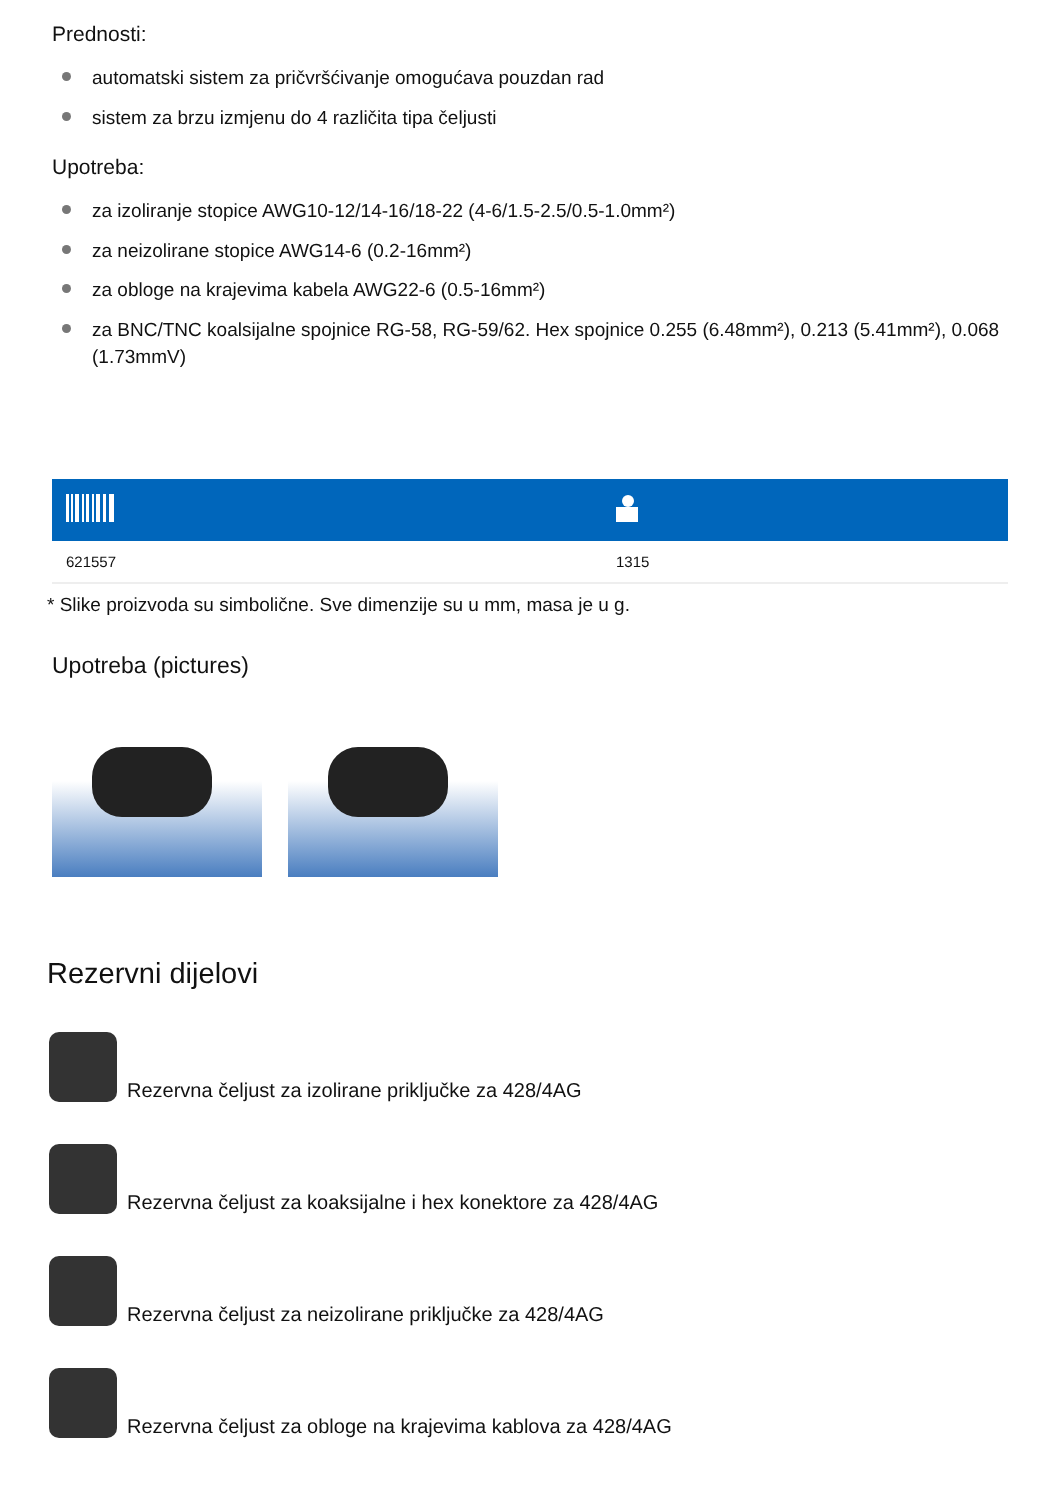Prednosti:
automatski sistem za pričvršćivanje omogućava pouzdan rad
sistem za brzu izmjenu do 4 različita tipa čeljusti
Upotreba:
za izoliranje stopice AWG10-12/14-16/18-22 (4-6/1.5-2.5/0.5-1.0mm²)
za neizolirane stopice AWG14-6 (0.2-16mm²)
za obloge na krajevima kabela AWG22-6 (0.5-16mm²)
za BNC/TNC koalsijalne spojnice RG-58, RG-59/62. Hex spojnice 0.255 (6.48mm²), 0.213 (5.41mm²), 0.068 (1.73mmV)
| 621557 | 1315 |
* Slike proizvoda su simbolične. Sve dimenzije su u mm, masa je u g.
Upotreba (pictures)
Rezervni dijelovi
Rezervna čeljust za izolirane priključke za 428/4AG
Rezervna čeljust za koaksijalne i hex konektore za 428/4AG
Rezervna čeljust za neizolirane priključke za 428/4AG
Rezervna čeljust za obloge na krajevima kablova za 428/4AG